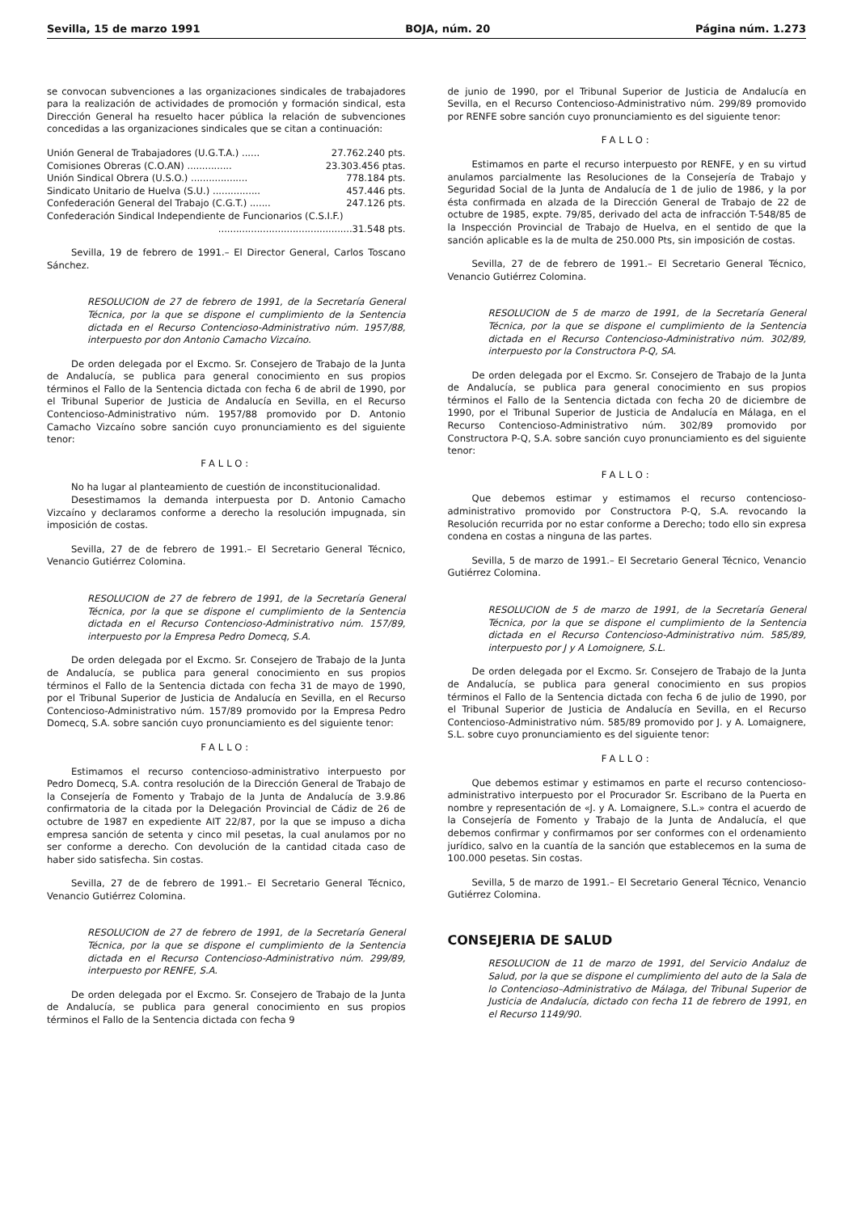Sevilla, 15 de marzo 1991 BOJA, núm. 20 Página núm. 1.273
se convocan subvenciones a las organizaciones sindicales de trabajadores para la realización de actividades de promoción y formación sindical, esta Dirección General ha resuelto hacer pública la relación de subvenciones concedidas a las organizaciones sindicales que se citan a continuación:
Unión General de Trabajadores (U.G.T.A.) ...... 27.762.240 pts.
Comisiones Obreras (C.O.AN) ............... 23.303.456 ptas.
Unión Sindical Obrera (U.S.O.) ................... 778.184 pts.
Sindicato Unitario de Huelva (S.U.) ................ 457.446 pts.
Confederación General del Trabajo (C.G.T.) ....... 247.126 pts.
Confederación Sindical Independiente de Funcionarios (C.S.I.F.)
.............................................31.548 pts.
Sevilla, 19 de febrero de 1991.– El Director General, Carlos Toscano Sánchez.
RESOLUCION de 27 de febrero de 1991, de la Secretaría General Técnica, por la que se dispone el cumplimiento de la Sentencia dictada en el Recurso Contencioso-Administrativo núm. 1957/88, interpuesto por don Antonio Camacho Vizcaíno.
De orden delegada por el Excmo. Sr. Consejero de Trabajo de la Junta de Andalucía, se publica para general conocimiento en sus propios términos el Fallo de la Sentencia dictada con fecha 6 de abril de 1990, por el Tribunal Superior de Justicia de Andalucía en Sevilla, en el Recurso Contencioso-Administrativo núm. 1957/88 promovido por D. Antonio Camacho Vizcaíno sobre sanción cuyo pronunciamiento es del siguiente tenor:
FALLO:
No ha lugar al planteamiento de cuestión de inconstitucionalidad.
Desestimamos la demanda interpuesta por D. Antonio Camacho Vizcaíno y declaramos conforme a derecho la resolución impugnada, sin imposición de costas.
Sevilla, 27 de de febrero de 1991.– El Secretario General Técnico, Venancio Gutiérrez Colomina.
RESOLUCION de 27 de febrero de 1991, de la Secretaría General Técnica, por la que se dispone el cumplimiento de la Sentencia dictada en el Recurso Contencioso-Administrativo núm. 157/89, interpuesto por la Empresa Pedro Domecq, S.A.
De orden delegada por el Excmo. Sr. Consejero de Trabajo de la Junta de Andalucía, se publica para general conocimiento en sus propios términos el Fallo de la Sentencia dictada con fecha 31 de mayo de 1990, por el Tribunal Superior de Justicia de Andalucía en Sevilla, en el Recurso Contencioso-Administrativo núm. 157/89 promovido por la Empresa Pedro Domecq, S.A. sobre sanción cuyo pronunciamiento es del siguiente tenor:
FALLO:
Estimamos el recurso contencioso-administrativo interpuesto por Pedro Domecq, S.A. contra resolución de la Dirección General de Trabajo de la Consejería de Fomento y Trabajo de la Junta de Andalucía de 3.9.86 confirmatoria de la citada por la Delegación Provincial de Cádiz de 26 de octubre de 1987 en expediente AIT 22/87, por la que se impuso a dicha empresa sanción de setenta y cinco mil pesetas, la cual anulamos por no ser conforme a derecho. Con devolución de la cantidad citada caso de haber sido satisfecha. Sin costas.
Sevilla, 27 de de febrero de 1991.– El Secretario General Técnico, Venancio Gutiérrez Colomina.
RESOLUCION de 27 de febrero de 1991, de la Secretaría General Técnica, por la que se dispone el cumplimiento de la Sentencia dictada en el Recurso Contencioso-Administrativo núm. 299/89, interpuesto por RENFE, S.A.
De orden delegada por el Excmo. Sr. Consejero de Trabajo de la Junta de Andalucía, se publica para general conocimiento en sus propios términos el Fallo de la Sentencia dictada con fecha 9
de junio de 1990, por el Tribunal Superior de Justicia de Andalucía en Sevilla, en el Recurso Contencioso-Administrativo núm. 299/89 promovido por RENFE sobre sanción cuyo pronunciamiento es del siguiente tenor:
FALLO:
Estimamos en parte el recurso interpuesto por RENFE, y en su virtud anulamos parcialmente las Resoluciones de la Consejería de Trabajo y Seguridad Social de la Junta de Andalucía de 1 de julio de 1986, y la por ésta confirmada en alzada de la Dirección General de Trabajo de 22 de octubre de 1985, expte. 79/85, derivado del acta de infracción T-548/85 de la Inspección Provincial de Trabajo de Huelva, en el sentido de que la sanción aplicable es la de multa de 250.000 Pts, sin imposición de costas.
Sevilla, 27 de de febrero de 1991.– El Secretario General Técnico, Venancio Gutiérrez Colomina.
RESOLUCION de 5 de marzo de 1991, de la Secretaría General Técnica, por la que se dispone el cumplimiento de la Sentencia dictada en el Recurso Contencioso-Administrativo núm. 302/89, interpuesto por la Constructora P-Q, SA.
De orden delegada por el Excmo. Sr. Consejero de Trabajo de la Junta de Andalucía, se publica para general conocimiento en sus propios términos el Fallo de la Sentencia dictada con fecha 20 de diciembre de 1990, por el Tribunal Superior de Justicia de Andalucía en Málaga, en el Recurso Contencioso-Administrativo núm. 302/89 promovido por Constructora P-Q, S.A. sobre sanción cuyo pronunciamiento es del siguiente tenor:
FALLO:
Que debemos estimar y estimamos el recurso contencioso-administrativo promovido por Constructora P-Q, S.A. revocando la Resolución recurrida por no estar conforme a Derecho; todo ello sin expresa condena en costas a ninguna de las partes.
Sevilla, 5 de marzo de 1991.– El Secretario General Técnico, Venancio Gutiérrez Colomina.
RESOLUCION de 5 de marzo de 1991, de la Secretaría General Técnica, por la que se dispone el cumplimiento de la Sentencia dictada en el Recurso Contencioso-Administrativo núm. 585/89, interpuesto por J y A Lomoignere, S.L.
De orden delegada por el Excmo. Sr. Consejero de Trabajo de la Junta de Andalucía, se publica para general conocimiento en sus propios términos el Fallo de la Sentencia dictada con fecha 6 de julio de 1990, por el Tribunal Superior de Justicia de Andalucía en Sevilla, en el Recurso Contencioso-Administrativo núm. 585/89 promovido por J. y A. Lomaignere, S.L. sobre cuyo pronunciamiento es del siguiente tenor:
FALLO:
Que debemos estimar y estimamos en parte el recurso contencioso-administrativo interpuesto por el Procurador Sr. Escribano de la Puerta en nombre y representación de «J. y A. Lomaignere, S.L.» contra el acuerdo de la Consejería de Fomento y Trabajo de la Junta de Andalucía, el que debemos confirmar y confirmamos por ser conformes con el ordenamiento jurídico, salvo en la cuantía de la sanción que establecemos en la suma de 100.000 pesetas. Sin costas.
Sevilla, 5 de marzo de 1991.– El Secretario General Técnico, Venancio Gutiérrez Colomina.
CONSEJERIA DE SALUD
RESOLUCION de 11 de marzo de 1991, del Servicio Andaluz de Salud, por la que se dispone el cumplimiento del auto de la Sala de lo Contencioso–Administrativo de Málaga, del Tribunal Superior de Justicia de Andalucía, dictado con fecha 11 de febrero de 1991, en el Recurso 1149/90.